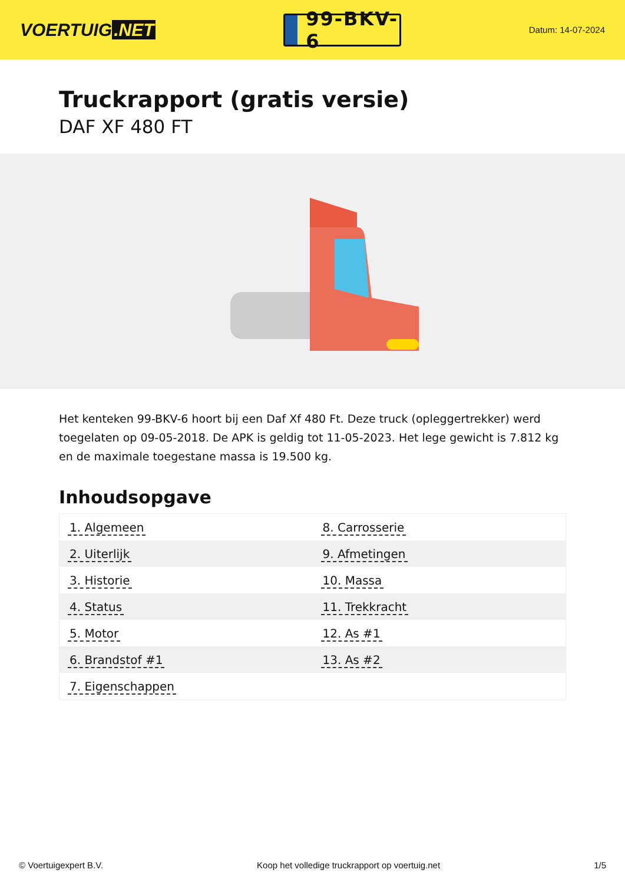VOERTUIG.NET
99-BKV-6
Datum: 14-07-2024
Truckrapport (gratis versie)
DAF XF 480 FT
Het kenteken 99-BKV-6 hoort bij een Daf Xf 480 Ft. Deze truck (opleggertrekker) werd toegelaten op 09-05-2018. De APK is geldig tot 11-05-2023. Het lege gewicht is 7.812 kg en de maximale toegestane massa is 19.500 kg.
Inhoudsopgave
| 1. Algemeen | 8. Carrosserie |
| 2. Uiterlijk | 9. Afmetingen |
| 3. Historie | 10. Massa |
| 4. Status | 11. Trekkracht |
| 5. Motor | 12. As #1 |
| 6. Brandstof #1 | 13. As #2 |
| 7. Eigenschappen | |
© Voertuigexpert B.V. Koop het volledige truckrapport op voertuig.net 1/5